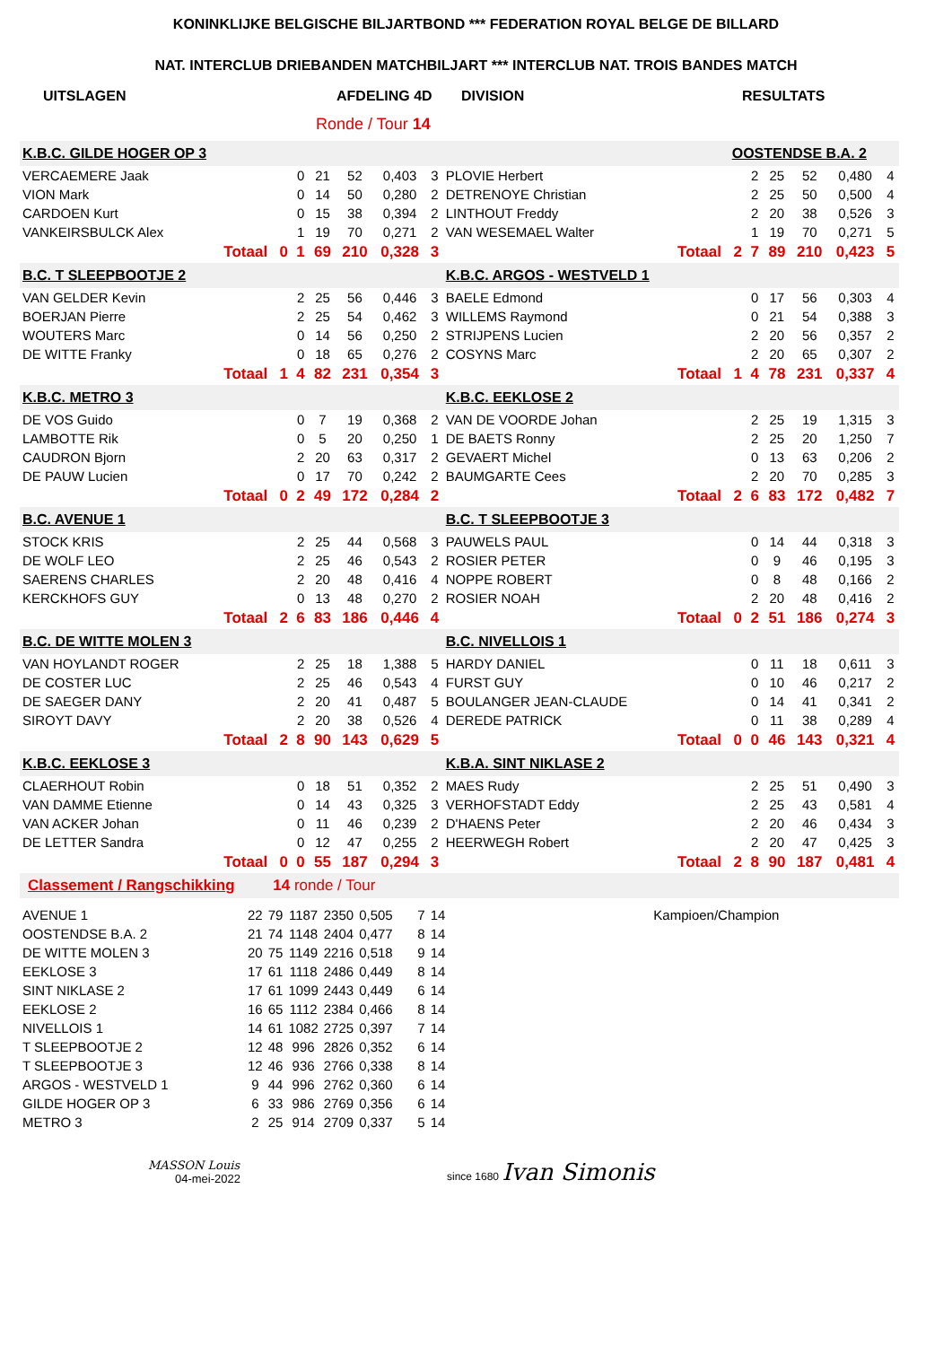KONINKLIJKE BELGISCHE BILJARTBOND *** FEDERATION ROYAL BELGE DE BILLARD
NAT. INTERCLUB DRIEBANDEN MATCHBILJART *** INTERCLUB NAT. TROIS BANDES MATCH
UITSLAGEN AFDELING 4D DIVISION RESULTATS
Ronde / Tour 14
| K.B.C. GILDE HOGER OP 3 | | | | | | | | | | OOSTENDSE B.A. 2 | | | | | |
| VERCAEMERE Jaak | | | 0 | 21 | 52 | 0,403 | 3 | PLOVIE Herbert | | | 2 | 25 | 52 | 0,480 | 4 |
| VION Mark | | | 0 | 14 | 50 | 0,280 | 2 | DETRENOYE Christian | | | 2 | 25 | 50 | 0,500 | 4 |
| CARDOEN Kurt | | | 0 | 15 | 38 | 0,394 | 2 | LINTHOUT Freddy | | | 2 | 20 | 38 | 0,526 | 3 |
| VANKEIRSBULCK Alex | | | 1 | 19 | 70 | 0,271 | 2 | VAN WESEMAEL Walter | | | 1 | 19 | 70 | 0,271 | 5 |
| | Totaal | 0 | 1 | 69 | 210 | 0,328 | 3 | | Totaal | 2 | 7 | 89 | 210 | 0,423 | 5 |
| B.C. T SLEEPBOOTJE 2 | | | | | | | | K.B.C. ARGOS - WESTVELD 1 | | | | | | | |
| VAN GELDER Kevin | | | 2 | 25 | 56 | 0,446 | 3 | BAELE Edmond | | | 0 | 17 | 56 | 0,303 | 4 |
| BOERJAN Pierre | | | 2 | 25 | 54 | 0,462 | 3 | WILLEMS Raymond | | | 0 | 21 | 54 | 0,388 | 3 |
| WOUTERS Marc | | | 0 | 14 | 56 | 0,250 | 2 | STRIJPENS Lucien | | | 2 | 20 | 56 | 0,357 | 2 |
| DE WITTE Franky | | | 0 | 18 | 65 | 0,276 | 2 | COSYNS Marc | | | 2 | 20 | 65 | 0,307 | 2 |
| | Totaal | 1 | 4 | 82 | 231 | 0,354 | 3 | | Totaal | 1 | 4 | 78 | 231 | 0,337 | 4 |
| K.B.C. METRO 3 | | | | | | | | K.B.C. EEKLOSE 2 | | | | | | | |
| DE VOS Guido | | | 0 | 7 | 19 | 0,368 | 2 | VAN DE VOORDE Johan | | | 2 | 25 | 19 | 1,315 | 3 |
| LAMBOTTE Rik | | | 0 | 5 | 20 | 0,250 | 1 | DE BAETS Ronny | | | 2 | 25 | 20 | 1,250 | 7 |
| CAUDRON Bjorn | | | 2 | 20 | 63 | 0,317 | 2 | GEVAERT Michel | | | 0 | 13 | 63 | 0,206 | 2 |
| DE PAUW Lucien | | | 0 | 17 | 70 | 0,242 | 2 | BAUMGARTE Cees | | | 2 | 20 | 70 | 0,285 | 3 |
| | Totaal | 0 | 2 | 49 | 172 | 0,284 | 2 | | Totaal | 2 | 6 | 83 | 172 | 0,482 | 7 |
| B.C. AVENUE 1 | | | | | | | | B.C. T SLEEPBOOTJE 3 | | | | | | | |
| STOCK KRIS | | | 2 | 25 | 44 | 0,568 | 3 | PAUWELS PAUL | | | 0 | 14 | 44 | 0,318 | 3 |
| DE WOLF LEO | | | 2 | 25 | 46 | 0,543 | 2 | ROSIER PETER | | | 0 | 9 | 46 | 0,195 | 3 |
| SAERENS CHARLES | | | 2 | 20 | 48 | 0,416 | 4 | NOPPE ROBERT | | | 0 | 8 | 48 | 0,166 | 2 |
| KERCKHOFS GUY | | | 0 | 13 | 48 | 0,270 | 2 | ROSIER NOAH | | | 2 | 20 | 48 | 0,416 | 2 |
| | Totaal | 2 | 6 | 83 | 186 | 0,446 | 4 | | Totaal | 0 | 2 | 51 | 186 | 0,274 | 3 |
| B.C. DE WITTE MOLEN 3 | | | | | | | | B.C. NIVELLOIS 1 | | | | | | | |
| VAN HOYLANDT ROGER | | | 2 | 25 | 18 | 1,388 | 5 | HARDY DANIEL | | | 0 | 11 | 18 | 0,611 | 3 |
| DE COSTER LUC | | | 2 | 25 | 46 | 0,543 | 4 | FURST GUY | | | 0 | 10 | 46 | 0,217 | 2 |
| DE SAEGER DANY | | | 2 | 20 | 41 | 0,487 | 5 | BOULANGER JEAN-CLAUDE | | | 0 | 14 | 41 | 0,341 | 2 |
| SIROYT DAVY | | | 2 | 20 | 38 | 0,526 | 4 | DEREDE PATRICK | | | 0 | 11 | 38 | 0,289 | 4 |
| | Totaal | 2 | 8 | 90 | 143 | 0,629 | 5 | | Totaal | 0 | 0 | 46 | 143 | 0,321 | 4 |
| K.B.C. EEKLOSE 3 | | | | | | | | K.B.A. SINT NIKLASE 2 | | | | | | | |
| CLAERHOUT Robin | | | 0 | 18 | 51 | 0,352 | 2 | MAES Rudy | | | 2 | 25 | 51 | 0,490 | 3 |
| VAN DAMME Etienne | | | 0 | 14 | 43 | 0,325 | 3 | VERHOFSTADT Eddy | | | 2 | 25 | 43 | 0,581 | 4 |
| VAN ACKER Johan | | | 0 | 11 | 46 | 0,239 | 2 | D'HAENS Peter | | | 2 | 20 | 46 | 0,434 | 3 |
| DE LETTER Sandra | | | 0 | 12 | 47 | 0,255 | 2 | HEERWEGH Robert | | | 2 | 20 | 47 | 0,425 | 3 |
| | Totaal | 0 | 0 | 55 | 187 | 0,294 | 3 | | Totaal | 2 | 8 | 90 | 187 | 0,481 | 4 |
Classement / Rangschikking 14 ronde / Tour
| AVENUE 1 | 22 | 79 | 1187 | 2350 | 0,505 | 7 | 14 | | Kampioen/Champion |
| OOSTENDSE B.A. 2 | 21 | 74 | 1148 | 2404 | 0,477 | 8 | 14 | | |
| DE WITTE MOLEN 3 | 20 | 75 | 1149 | 2216 | 0,518 | 9 | 14 | | |
| EEKLOSE 3 | 17 | 61 | 1118 | 2486 | 0,449 | 8 | 14 | | |
| SINT NIKLASE 2 | 17 | 61 | 1099 | 2443 | 0,449 | 6 | 14 | | |
| EEKLOSE 2 | 16 | 65 | 1112 | 2384 | 0,466 | 8 | 14 | | |
| NIVELLOIS 1 | 14 | 61 | 1082 | 2725 | 0,397 | 7 | 14 | | |
| T SLEEPBOOTJE 2 | 12 | 48 | 996 | 2826 | 0,352 | 6 | 14 | | |
| T SLEEPBOOTJE 3 | 12 | 46 | 936 | 2766 | 0,338 | 8 | 14 | | |
| ARGOS - WESTVELD 1 | 9 | 44 | 996 | 2762 | 0,360 | 6 | 14 | | |
| GILDE HOGER OP 3 | 6 | 33 | 986 | 2769 | 0,356 | 6 | 14 | | |
| METRO 3 | 2 | 25 | 914 | 2709 | 0,337 | 5 | 14 | | |
MASSON Louis
04-mei-2022
since 1680 Ivan Simonis